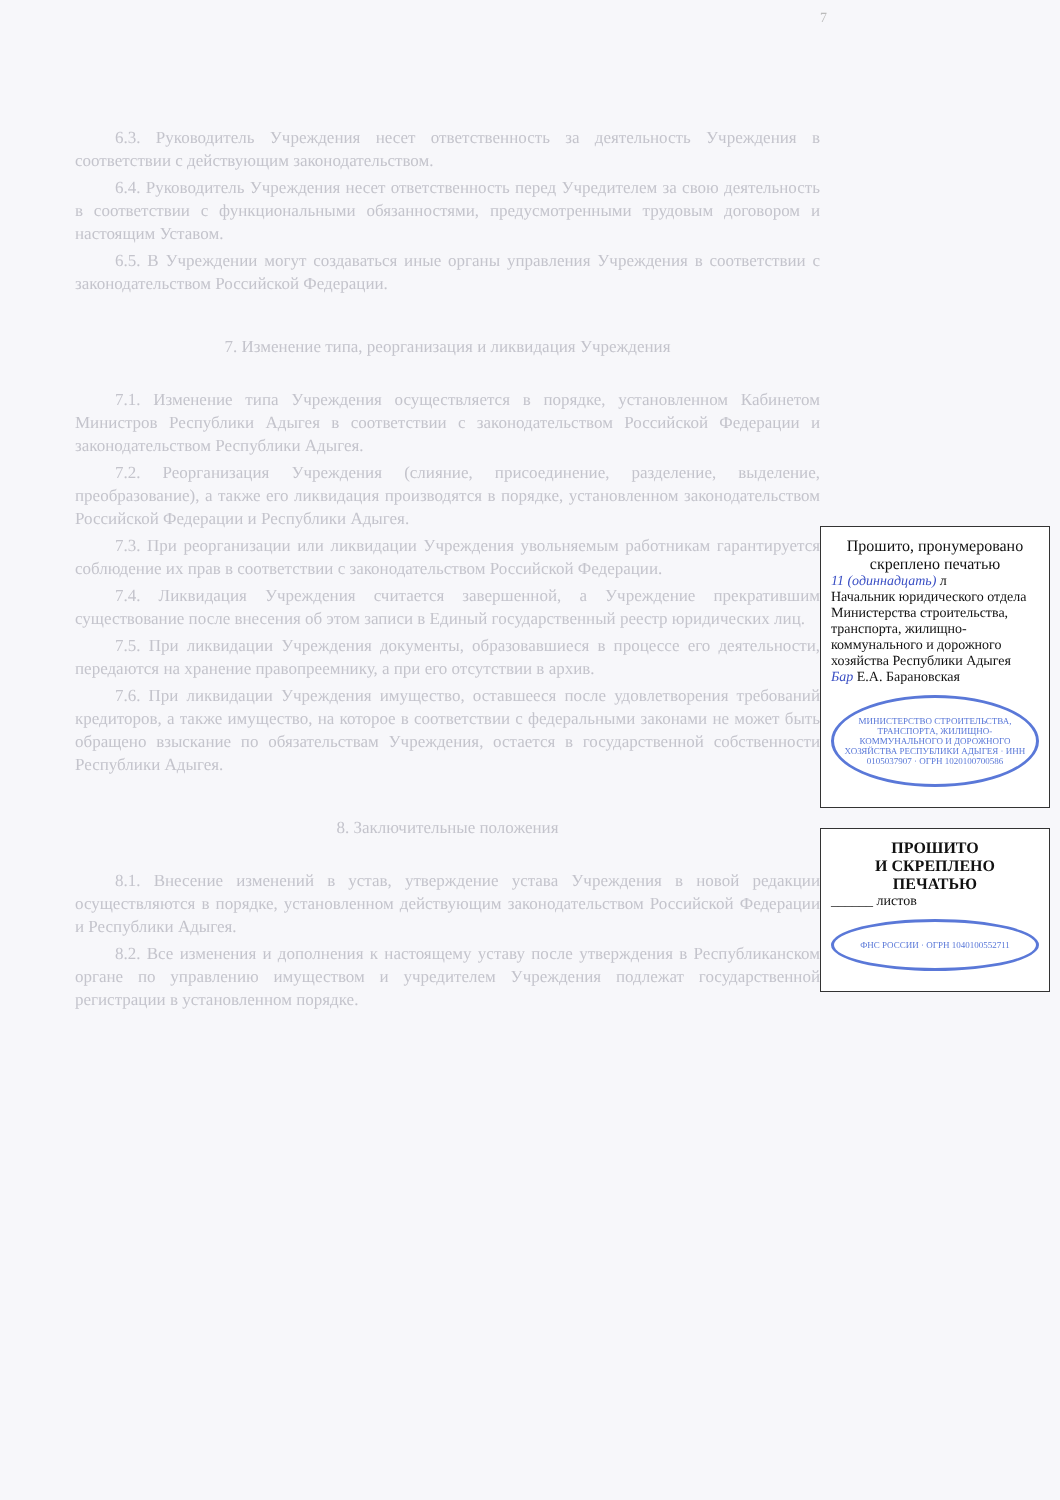7
6.3. Руководитель Учреждения несет ответственность за деятельность Учреждения в соответствии с действующим законодательством.
6.4. Руководитель Учреждения несет ответственность перед Учредителем за свою деятельность в соответствии с функциональными обязанностями, предусмотренными трудовым договором и настоящим Уставом.
6.5. В Учреждении могут создаваться иные органы управления Учреждения в соответствии с законодательством Российской Федерации.
7. Изменение типа, реорганизация и ликвидация Учреждения
7.1. Изменение типа Учреждения осуществляется в порядке, установленном Кабинетом Министров Республики Адыгея в соответствии с законодательством Российской Федерации и законодательством Республики Адыгея.
7.2. Реорганизация Учреждения (слияние, присоединение, разделение, выделение, преобразование), а также его ликвидация производятся в порядке, установленном законодательством Российской Федерации и Республики Адыгея.
7.3. При реорганизации или ликвидации Учреждения увольняемым работникам гарантируется соблюдение их прав в соответствии с законодательством Российской Федерации.
7.4. Ликвидация Учреждения считается завершенной, а Учреждение прекратившим существование после внесения об этом записи в Единый государственный реестр юридических лиц.
7.5. При ликвидации Учреждения документы, образовавшиеся в процессе его деятельности, передаются на хранение правопреемнику, а при его отсутствии в архив.
7.6. При ликвидации Учреждения имущество, оставшееся после удовлетворения требований кредиторов, а также имущество, на которое в соответствии с федеральными законами не может быть обращено взыскание по обязательствам Учреждения, остается в государственной собственности Республики Адыгея.
8. Заключительные положения
8.1. Внесение изменений в устав, утверждение устава Учреждения в новой редакции осуществляются в порядке, установленном действующим законодательством Российской Федерации и Республики Адыгея.
8.2. Все изменения и дополнения к настоящему уставу после утверждения в Республиканском органе по управлению имуществом и учредителем Учреждения подлежат государственной регистрации в установленном порядке.
Прошито, пронумеровано
скреплено печатью
11 (одиннадцать) л
Начальник юридического отдела Министерства строительства, транспорта, жилищно-коммунального и дорожного хозяйства Республики Адыгея
Бар Е.А. Барановская
МИНИСТЕРСТВО СТРОИТЕЛЬСТВА, ТРАНСПОРТА, ЖИЛИЩНО-КОММУНАЛЬНОГО И ДОРОЖНОГО ХОЗЯЙСТВА РЕСПУБЛИКИ АДЫГЕЯ · ИНН 0105037907 · ОГРН 1020100700586
ПРОШИТО
И СКРЕПЛЕНО
ПЕЧАТЬЮ
______ листов
ФНС РОССИИ · ОГРН 1040100552711